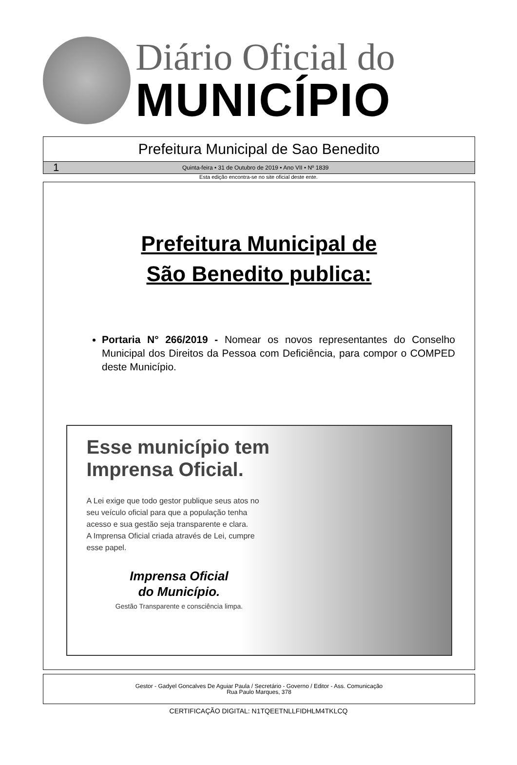Diário Oficial do
MUNICÍPIO
Prefeitura Municipal de Sao Benedito
1 Quinta-feira • 31 de Outubro de 2019 • Ano VII • Nº 1839
Esta edição encontra-se no site oficial deste ente.
Prefeitura Municipal de
São Benedito publica:
Portaria N° 266/2019 - Nomear os novos representantes do Conselho Municipal dos Direitos da Pessoa com Deficiência, para compor o COMPED deste Município.
Esse município tem Imprensa Oficial.
A Lei exige que todo gestor publique seus atos no seu veículo oficial para que a população tenha acesso e sua gestão seja transparente e clara.
A Imprensa Oficial criada através de Lei, cumpre esse papel.
Imprensa Oficial
do Município.
Gestão Transparente e consciência limpa.
Gestor - Gadyel Goncalves De Aguiar Paula / Secretário - Governo / Editor - Ass. Comunicação
Rua Paulo Marques, 378
CERTIFICAÇÃO DIGITAL: N1TQEETNLLFIDHLM4TKLCQ